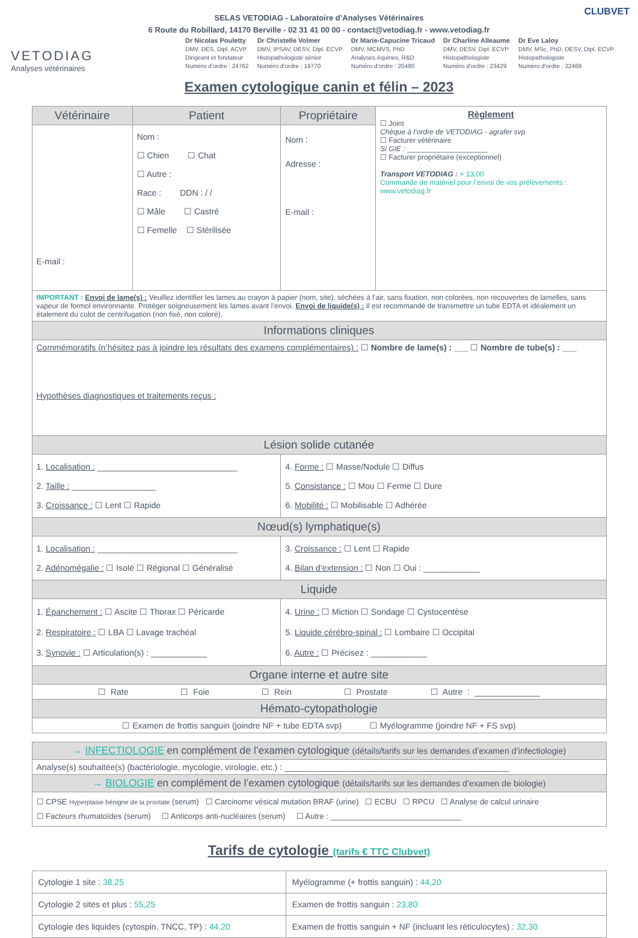CLUBVET
SELAS VETODIAG - Laboratoire d’Analyses Vétérinaires
6 Route du Robillard, 14170 Berville - 02 31 41 00 00 - contact@vetodiag.fr - www.vetodiag.fr
VETODIAG
Analyses vétérinaires
Dr Nicolas Pouletty
DMV, DES, Dipl. ACVP
Dirigeant et fondateur
Numéro d’ordre : 24762
Dr Christelle Volmer
DMV, IPSAV, DESV, Dipl. ECVP
Histopathologiste sénior
Numéro d’ordre : 19770
Dr Marie-Capucine Tricaud
DMV, MCMVS, PhD
Analyses équines, R&D
Numéro d’ordre : 20480
Dr Charline Alleaume
DMV, DESV, Dipl. ECVP
Histopathologiste
Numéro d'ordre : 23429
Dr Eve Laloy
DMV, MSc, PhD, DESV, Dipl. ECVP
Histopathologiste
Numéro d'ordre : 22469
Examen cytologique canin et félin – 2023
| Vétérinaire | Patient | Propriétaire | Règlement ☐ Joint Chèque à l’ordre de VETODIAG - agrafer svp ☐ Facturer vétérinaire Si GIE : ____________________ ☐ Facturer propriétaire (exceptionnel) Transport VETODIAG : + 13,00 Commande de matériel pour l’envoi de vos prélèvements : www.vetodiag.fr |
| --- | --- | --- | --- |
| E-mail : | Nom : ☐ Chien ☐ Chat ☐ Autre : Race : DDN : / / ☐ Mâle ☐ Castré ☐ Femelle ☐ Stérilisée | Nom : Adresse : E-mail : | |
| IMPORTANT : Envoi de lame(s) : Veuillez identifier les lames au crayon à papier (nom, site), séchées à l’air, sans fixation, non colorées, non recouvertes de lamelles, sans vapeur de formol environnante. Protéger soigneusement les lames avant l’envoi. Envoi de liquide(s) : Il est recommandé de transmettre un tube EDTA et idéalement un étalement du culot de centrifugation (non fixé, non coloré). | | | |
| Informations cliniques | | | |
| Commémoratifs (n’hésitez pas à joindre les résultats des examens complémentaires) : ☐ Nombre de lame(s) : ___ ☐ Nombre de tube(s) : ___ Hypothèses diagnostiques et traitements reçus : | | | |
| Lésion solide cutanée | | | |
| 1. Localisation : ______________________________ 2. Taille : __________________ 3. Croissance : ☐ Lent ☐ Rapide | | 4. Forme : ☐ Masse/Nodule ☐ Diffus 5. Consistance : ☐ Mou ☐ Ferme ☐ Dure 6. Mobilité : ☐ Mobilisable ☐ Adhérée | |
| Nœud(s) lymphatique(s) | | | |
| 1. Localisation : ______________________________ 2. Adénomégalie : ☐ Isolé ☐ Régional ☐ Généralisé | | 3. Croissance : ☐ Lent ☐ Rapide 4. Bilan d’extension : ☐ Non ☐ Oui : ____________ | |
| Liquide | | | |
| 1. Épanchement : ☐ Ascite ☐ Thorax ☐ Péricarde 2. Respiratoire : ☐ LBA ☐ Lavage trachéal 3. Synovie : ☐ Articulation(s) : ____________ | | 4. Urine : ☐ Miction ☐ Sondage ☐ Cystocentèse 5. Liquide cérébro-spinal : ☐ Lombaire ☐ Occipital 6. Autre : ☐ Précisez : ____________ | |
| Organe interne et autre site | | | |
| ☐ Rate ☐ Foie ☐ Rein ☐ Prostate ☐ Autre : ______________ | | | |
| Hémato-cytopathologie | | | |
| ☐ Examen de frottis sanguin (joindre NF + tube EDTA svp) ☐ Myélogramme (joindre NF + FS svp) | | | |
| → INFECTIOLOGIE en complément de l’examen cytologique (détails/tarifs sur les demandes d’examen d’infectiologie) |
| Analyse(s) souhaitée(s) (bactériologie, mycologie, virologie, etc.) : ________________________________________________ |
| → BIOLOGIE en complément de l’examen cytologique (détails/tarifs sur les demandes d’examen de biologie) |
| ☐ CPSE Hyperplasie bénigne de la prostate (serum) ☐ Carcinome vésical mutation BRAF (urine) ☐ ECBU ☐ RPCU ☐ Analyse de calcul urinaire ☐ Facteurs rhumatoïdes (serum) ☐ Anticorps anti-nucléaires (serum) ☐ Autre : ______________________________ |
Tarifs de cytologie (tarifs € TTC Clubvet)
| Cytologie 1 site : 38,25 | Myélogramme (+ frottis sanguin) : 44,20 |
| Cytologie 2 sites et plus : 55,25 | Examen de frottis sanguin : 23,80 |
| Cytologie des liquides (cytospin, TNCC, TP) : 44,20 | Examen de frottis sanguin + NF (incluant les réticulocytes) : 32,30 |